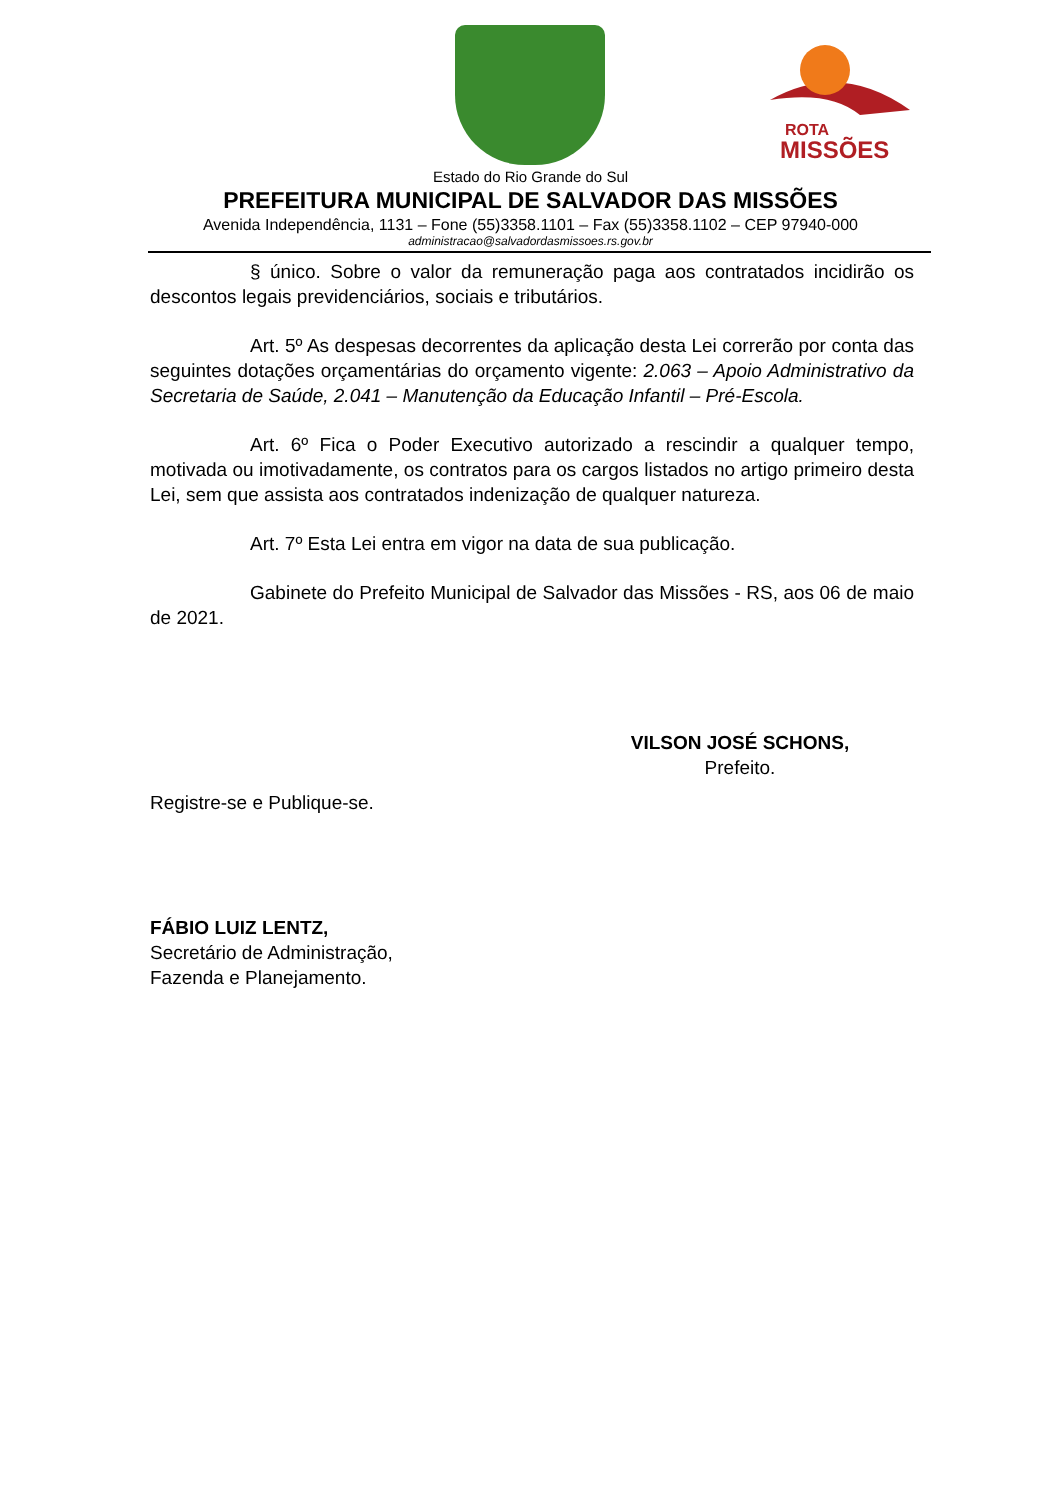ROTA
MISSÕES
Estado do Rio Grande do Sul
PREFEITURA MUNICIPAL DE SALVADOR DAS MISSÕES
Avenida Independência, 1131 – Fone (55)3358.1101 – Fax (55)3358.1102 – CEP 97940-000
administracao@salvadordasmissoes.rs.gov.br
§ único. Sobre o valor da remuneração paga aos contratados incidirão os descontos legais previdenciários, sociais e tributários.
Art. 5º As despesas decorrentes da aplicação desta Lei correrão por conta das seguintes dotações orçamentárias do orçamento vigente: 2.063 – Apoio Administrativo da Secretaria de Saúde, 2.041 – Manutenção da Educação Infantil – Pré-Escola.
Art. 6º Fica o Poder Executivo autorizado a rescindir a qualquer tempo, motivada ou imotivadamente, os contratos para os cargos listados no artigo primeiro desta Lei, sem que assista aos contratados indenização de qualquer natureza.
Art. 7º Esta Lei entra em vigor na data de sua publicação.
Gabinete do Prefeito Municipal de Salvador das Missões - RS, aos 06 de maio de 2021.
VILSON JOSÉ SCHONS,
Prefeito.
Registre-se e Publique-se.
FÁBIO LUIZ LENTZ,
Secretário de Administração,
Fazenda e Planejamento.